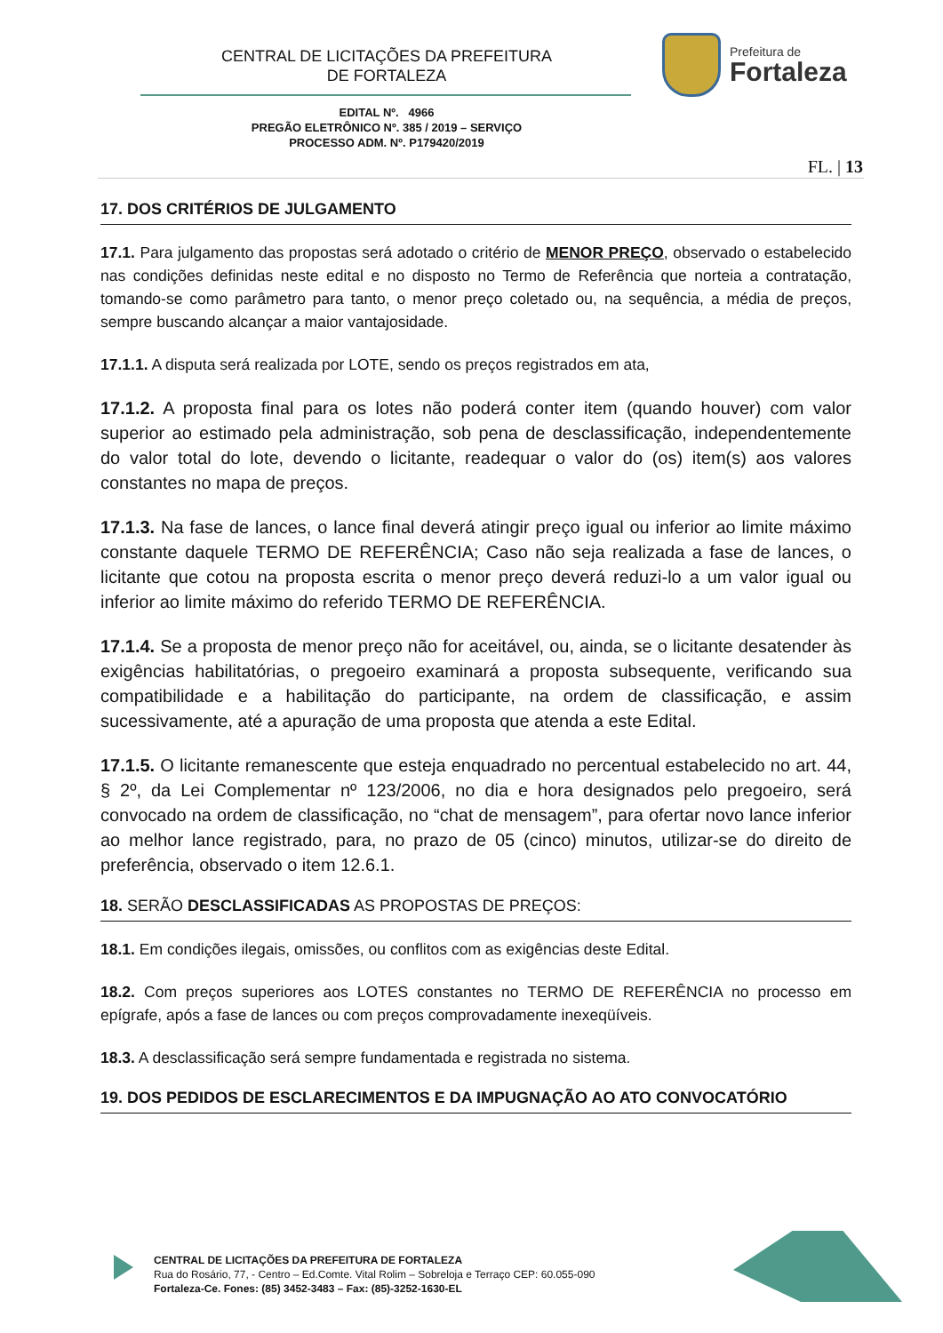CENTRAL DE LICITAÇÕES DA PREFEITURA
DE FORTALEZA
Prefeitura de
Fortaleza
EDITAL Nº. 4966
PREGÃO ELETRÔNICO Nº. 385 / 2019 – SERVIÇO
PROCESSO ADM. Nº. P179420/2019
FL. | 13
17. DOS CRITÉRIOS DE JULGAMENTO
17.1. Para julgamento das propostas será adotado o critério de MENOR PREÇO, observado o estabelecido nas condições definidas neste edital e no disposto no Termo de Referência que norteia a contratação, tomando-se como parâmetro para tanto, o menor preço coletado ou, na sequência, a média de preços, sempre buscando alcançar a maior vantajosidade.
17.1.1. A disputa será realizada por LOTE, sendo os preços registrados em ata,
17.1.2. A proposta final para os lotes não poderá conter item (quando houver) com valor superior ao estimado pela administração, sob pena de desclassificação, independentemente do valor total do lote, devendo o licitante, readequar o valor do (os) item(s) aos valores constantes no mapa de preços.
17.1.3. Na fase de lances, o lance final deverá atingir preço igual ou inferior ao limite máximo constante daquele TERMO DE REFERÊNCIA; Caso não seja realizada a fase de lances, o licitante que cotou na proposta escrita o menor preço deverá reduzi-lo a um valor igual ou inferior ao limite máximo do referido TERMO DE REFERÊNCIA.
17.1.4. Se a proposta de menor preço não for aceitável, ou, ainda, se o licitante desatender às exigências habilitatórias, o pregoeiro examinará a proposta subsequente, verificando sua compatibilidade e a habilitação do participante, na ordem de classificação, e assim sucessivamente, até a apuração de uma proposta que atenda a este Edital.
17.1.5. O licitante remanescente que esteja enquadrado no percentual estabelecido no art. 44, § 2º, da Lei Complementar nº 123/2006, no dia e hora designados pelo pregoeiro, será convocado na ordem de classificação, no “chat de mensagem”, para ofertar novo lance inferior ao melhor lance registrado, para, no prazo de 05 (cinco) minutos, utilizar-se do direito de preferência, observado o item 12.6.1.
18. SERÃO DESCLASSIFICADAS AS PROPOSTAS DE PREÇOS:
18.1. Em condições ilegais, omissões, ou conflitos com as exigências deste Edital.
18.2. Com preços superiores aos LOTES constantes no TERMO DE REFERÊNCIA no processo em epígrafe, após a fase de lances ou com preços comprovadamente inexeqüíveis.
18.3. A desclassificação será sempre fundamentada e registrada no sistema.
19. DOS PEDIDOS DE ESCLARECIMENTOS E DA IMPUGNAÇÃO AO ATO CONVOCATÓRIO
CENTRAL DE LICITAÇÕES DA PREFEITURA DE FORTALEZA
Rua do Rosário, 77, - Centro – Ed.Comte. Vital Rolim – Sobreloja e Terraço CEP: 60.055-090
Fortaleza-Ce. Fones: (85) 3452-3483 – Fax: (85)-3252-1630-EL